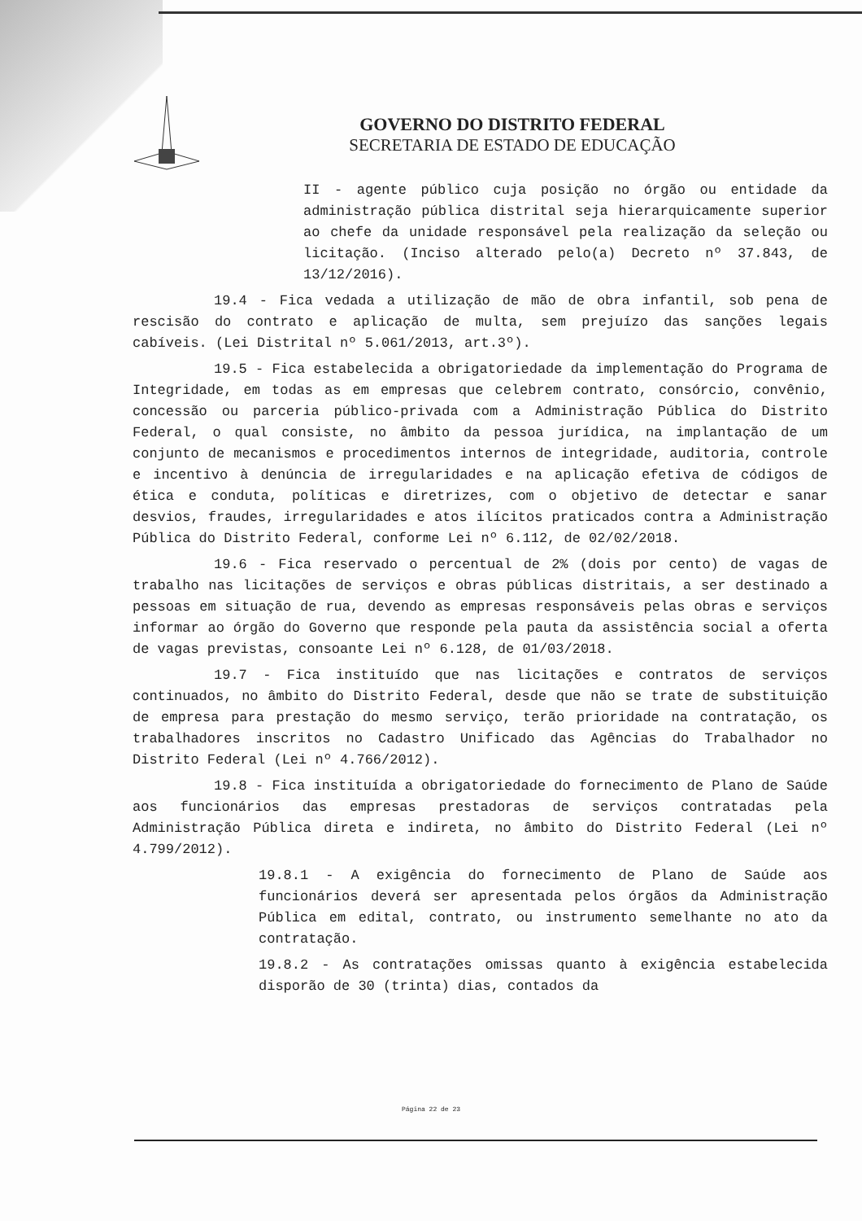GOVERNO DO DISTRITO FEDERAL
SECRETARIA DE ESTADO DE EDUCAÇÃO
II - agente público cuja posição no órgão ou entidade da administração pública distrital seja hierarquicamente superior ao chefe da unidade responsável pela realização da seleção ou licitação. (Inciso alterado pelo(a) Decreto nº 37.843, de 13/12/2016).
19.4 - Fica vedada a utilização de mão de obra infantil, sob pena de rescisão do contrato e aplicação de multa, sem prejuízo das sanções legais cabíveis. (Lei Distrital nº 5.061/2013, art.3º).
19.5 - Fica estabelecida a obrigatoriedade da implementação do Programa de Integridade, em todas as em empresas que celebrem contrato, consórcio, convênio, concessão ou parceria público-privada com a Administração Pública do Distrito Federal, o qual consiste, no âmbito da pessoa jurídica, na implantação de um conjunto de mecanismos e procedimentos internos de integridade, auditoria, controle e incentivo à denúncia de irregularidades e na aplicação efetiva de códigos de ética e conduta, políticas e diretrizes, com o objetivo de detectar e sanar desvios, fraudes, irregularidades e atos ilícitos praticados contra a Administração Pública do Distrito Federal, conforme Lei nº 6.112, de 02/02/2018.
19.6 - Fica reservado o percentual de 2% (dois por cento) de vagas de trabalho nas licitações de serviços e obras públicas distritais, a ser destinado a pessoas em situação de rua, devendo as empresas responsáveis pelas obras e serviços informar ao órgão do Governo que responde pela pauta da assistência social a oferta de vagas previstas, consoante Lei nº 6.128, de 01/03/2018.
19.7 - Fica instituído que nas licitações e contratos de serviços continuados, no âmbito do Distrito Federal, desde que não se trate de substituição de empresa para prestação do mesmo serviço, terão prioridade na contratação, os trabalhadores inscritos no Cadastro Unificado das Agências do Trabalhador no Distrito Federal (Lei nº 4.766/2012).
19.8 - Fica instituída a obrigatoriedade do fornecimento de Plano de Saúde aos funcionários das empresas prestadoras de serviços contratadas pela Administração Pública direta e indireta, no âmbito do Distrito Federal (Lei nº 4.799/2012).
19.8.1 - A exigência do fornecimento de Plano de Saúde aos funcionários deverá ser apresentada pelos órgãos da Administração Pública em edital, contrato, ou instrumento semelhante no ato da contratação.
19.8.2 - As contratações omissas quanto à exigência estabelecida disporão de 30 (trinta) dias, contados da
Página 22 de 23